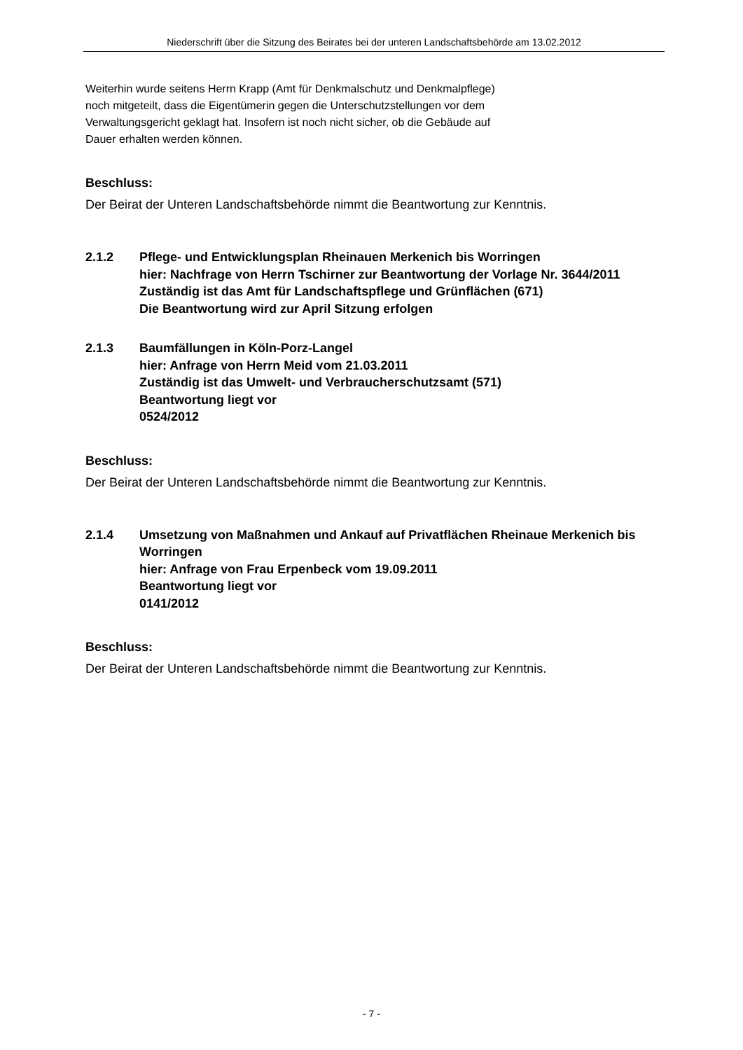Niederschrift über die Sitzung des Beirates bei der unteren Landschaftsbehörde am 13.02.2012
Weiterhin wurde seitens Herrn Krapp (Amt für Denkmalschutz und Denkmalpflege)
noch mitgeteilt, dass die Eigentümerin gegen die Unterschutzstellungen vor dem
Verwaltungsgericht geklagt hat. Insofern ist noch nicht sicher, ob die Gebäude auf
Dauer erhalten werden können.
Beschluss:
Der Beirat der Unteren Landschaftsbehörde nimmt die Beantwortung zur Kenntnis.
2.1.2 Pflege- und Entwicklungsplan Rheinauen Merkenich bis Worringen
hier: Nachfrage von Herrn Tschirner zur Beantwortung der Vorlage Nr. 3644/2011
Zuständig ist das Amt für Landschaftspflege und Grünflächen (671)
Die Beantwortung wird zur April Sitzung erfolgen
2.1.3 Baumfällungen in Köln-Porz-Langel
hier: Anfrage von Herrn Meid vom 21.03.2011
Zuständig ist das Umwelt- und Verbraucherschutzsamt (571)
Beantwortung liegt vor
0524/2012
Beschluss:
Der Beirat der Unteren Landschaftsbehörde nimmt die Beantwortung zur Kenntnis.
2.1.4 Umsetzung von Maßnahmen und Ankauf auf Privatflächen Rheinaue Merkenich bis Worringen
hier: Anfrage von Frau Erpenbeck vom 19.09.2011
Beantwortung liegt vor
0141/2012
Beschluss:
Der Beirat der Unteren Landschaftsbehörde nimmt die Beantwortung zur Kenntnis.
- 7 -